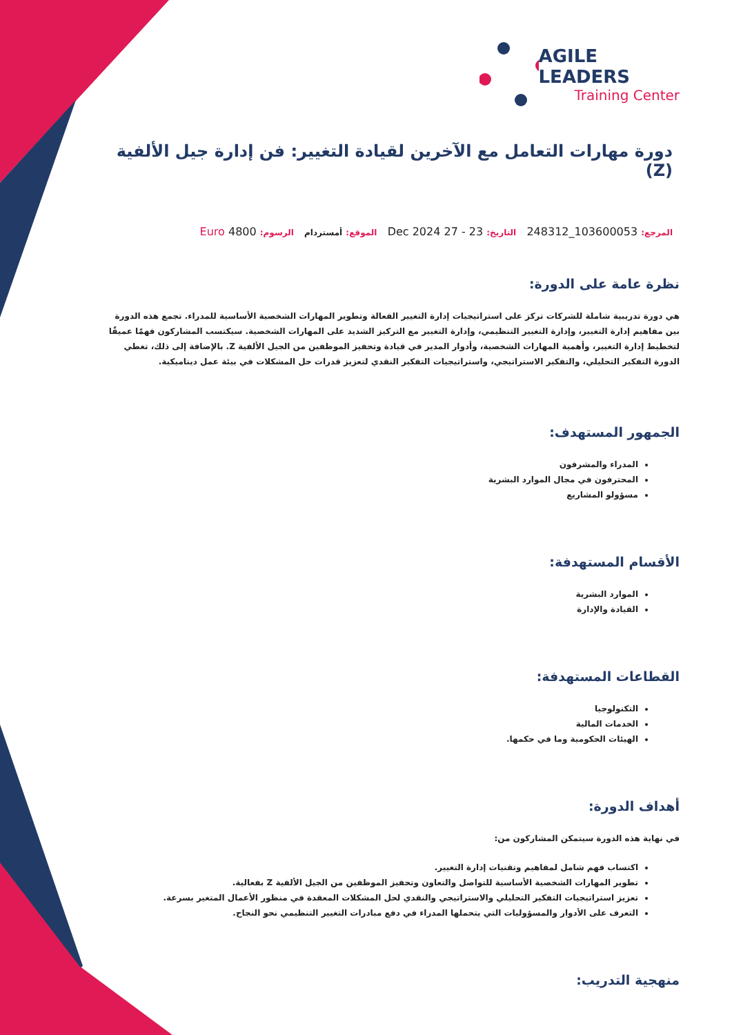AGILE LEADERS
Training Center
دورة مهارات التعامل مع الآخرين لقيادة التغيير: فن إدارة جيل الألفية (Z)
المرجع: 103600053_248312 التاريخ: 23 - 27 Dec 2024 الموقع: أمستردام الرسوم: 4800 Euro
نظرة عامة على الدورة:
هي دورة تدريبية شاملة للشركات تركز على استراتيجيات إدارة التغيير الفعالة وتطوير المهارات الشخصية الأساسية للمدراء. تجمع هذه الدورة بين مفاهيم إدارة التغيير، وإدارة التغيير التنظيمي، وإدارة التغيير مع التركيز الشديد على المهارات الشخصية. سيكتسب المشاركون فهمًا عميقًا لتخطيط إدارة التغيير، وأهمية المهارات الشخصية، وأدوار المدير في قيادة وتحفيز الموظفين من الجيل الألفية Z. بالإضافة إلى ذلك، تغطي الدورة التفكير التحليلي، والتفكير الاستراتيجي، واستراتيجيات التفكير النقدي لتعزيز قدرات حل المشكلات في بيئة عمل ديناميكية.
الجمهور المستهدف:
المدراء والمشرفون
المحترفون في مجال الموارد البشرية
مسؤولو المشاريع
الأقسام المستهدفة:
الموارد البشرية
القيادة والإدارة
القطاعات المستهدفة:
التكنولوجيا
الخدمات المالية
الهيئات الحكومية وما في حكمها.
أهداف الدورة:
في نهاية هذه الدورة سيتمكن المشاركون من:
اكتساب فهم شامل لمفاهيم وتقنيات إدارة التغيير.
تطوير المهارات الشخصية الأساسية للتواصل والتعاون وتحفيز الموظفين من الجيل الألفية Z بفعالية.
تعزيز استراتيجيات التفكير التحليلي والاستراتيجي والنقدي لحل المشكلات المعقدة في منظور الأعمال المتغير بسرعة.
التعرف على الأدوار والمسؤوليات التي يتحملها المدراء في دفع مبادرات التغيير التنظيمي نحو النجاح.
منهجية التدريب: